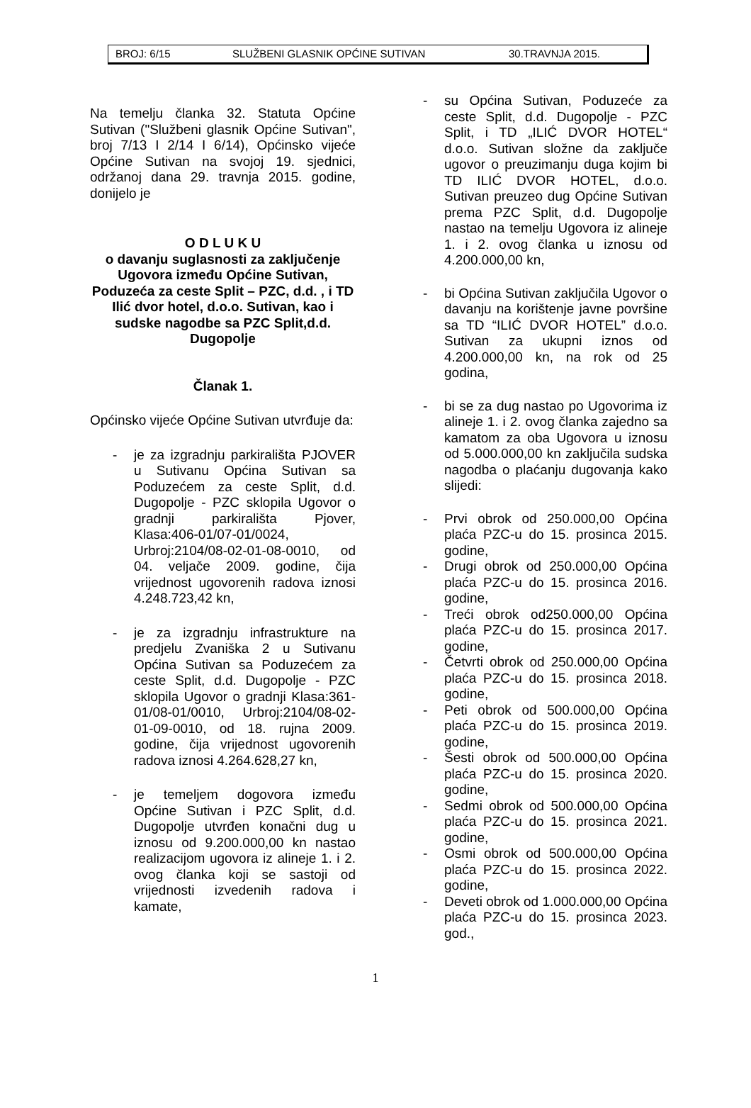BROJ: 6/15 SLUŽBENI GLASNIK OPĆINE SUTIVAN 30.TRAVNJA 2015.
Na temelju članka 32. Statuta Općine Sutivan ("Službeni glasnik Općine Sutivan", broj 7/13 I 2/14 I 6/14), Općinsko vijeće Općine Sutivan na svojoj 19. sjednici, održanoj dana 29. travnja 2015. godine, donijelo je
O D L U K U
o davanju suglasnosti za zaključenje Ugovora između Općine Sutivan, Poduzeća za ceste Split – PZC, d.d. , i TD Ilić dvor hotel, d.o.o. Sutivan, kao i sudske nagodbe sa PZC Split,d.d. Dugopolje
Članak 1.
Općinsko vijeće Općine Sutivan utvrđuje da:
- je za izgradnju parkirališta PJOVER u Sutivanu Općina Sutivan sa Poduzećem za ceste Split, d.d. Dugopolje - PZC sklopila Ugovor o gradnji parkirališta Pjover, Klasa:406-01/07-01/0024, Urbroj:2104/08-02-01-08-0010, od 04. veljače 2009. godine, čija vrijednost ugovorenih radova iznosi 4.248.723,42 kn,
- je za izgradnju infrastrukture na predjelu Zvaniška 2 u Sutivanu Općina Sutivan sa Poduzećem za ceste Split, d.d. Dugopolje - PZC sklopila Ugovor o gradnji Klasa:361-01/08-01/0010, Urbroj:2104/08-02-01-09-0010, od 18. rujna 2009. godine, čija vrijednost ugovorenih radova iznosi 4.264.628,27 kn,
- je temeljem dogovora između Općine Sutivan i PZC Split, d.d. Dugopolje utvrđen konačni dug u iznosu od 9.200.000,00 kn nastao realizacijom ugovora iz alineje 1. i 2. ovog članka koji se sastoji od vrijednosti izvedenih radova i kamate,
- su Općina Sutivan, Poduzeće za ceste Split, d.d. Dugopolje - PZC Split, i TD „ILIĆ DVOR HOTEL“ d.o.o. Sutivan složne da zaključe ugovor o preuzimanju duga kojim bi TD ILIĆ DVOR HOTEL, d.o.o. Sutivan preuzeo dug Općine Sutivan prema PZC Split, d.d. Dugopolje nastao na temelju Ugovora iz alineje 1. i 2. ovog članka u iznosu od 4.200.000,00 kn,
- bi Općina Sutivan zaključila Ugovor o davanju na korištenje javne površine sa TD “ILIĆ DVOR HOTEL” d.o.o. Sutivan za ukupni iznos od 4.200.000,00 kn, na rok od 25 godina,
- bi se za dug nastao po Ugovorima iz alineje 1. i 2. ovog članka zajedno sa kamatom za oba Ugovora u iznosu od 5.000.000,00 kn zaključila sudska nagodba o plaćanju dugovanja kako slijedi:
- Prvi obrok od 250.000,00 Općina plaća PZC-u do 15. prosinca 2015. godine,
- Drugi obrok od 250.000,00 Općina plaća PZC-u do 15. prosinca 2016. godine,
- Treći obrok od250.000,00 Općina plaća PZC-u do 15. prosinca 2017. godine,
- Četvrti obrok od 250.000,00 Općina plaća PZC-u do 15. prosinca 2018. godine,
- Peti obrok od 500.000,00 Općina plaća PZC-u do 15. prosinca 2019. godine,
- Šesti obrok od 500.000,00 Općina plaća PZC-u do 15. prosinca 2020. godine,
- Sedmi obrok od 500.000,00 Općina plaća PZC-u do 15. prosinca 2021. godine,
- Osmi obrok od 500.000,00 Općina plaća PZC-u do 15. prosinca 2022. godine,
- Deveti obrok od 1.000.000,00 Općina plaća PZC-u do 15. prosinca 2023. god.,
1